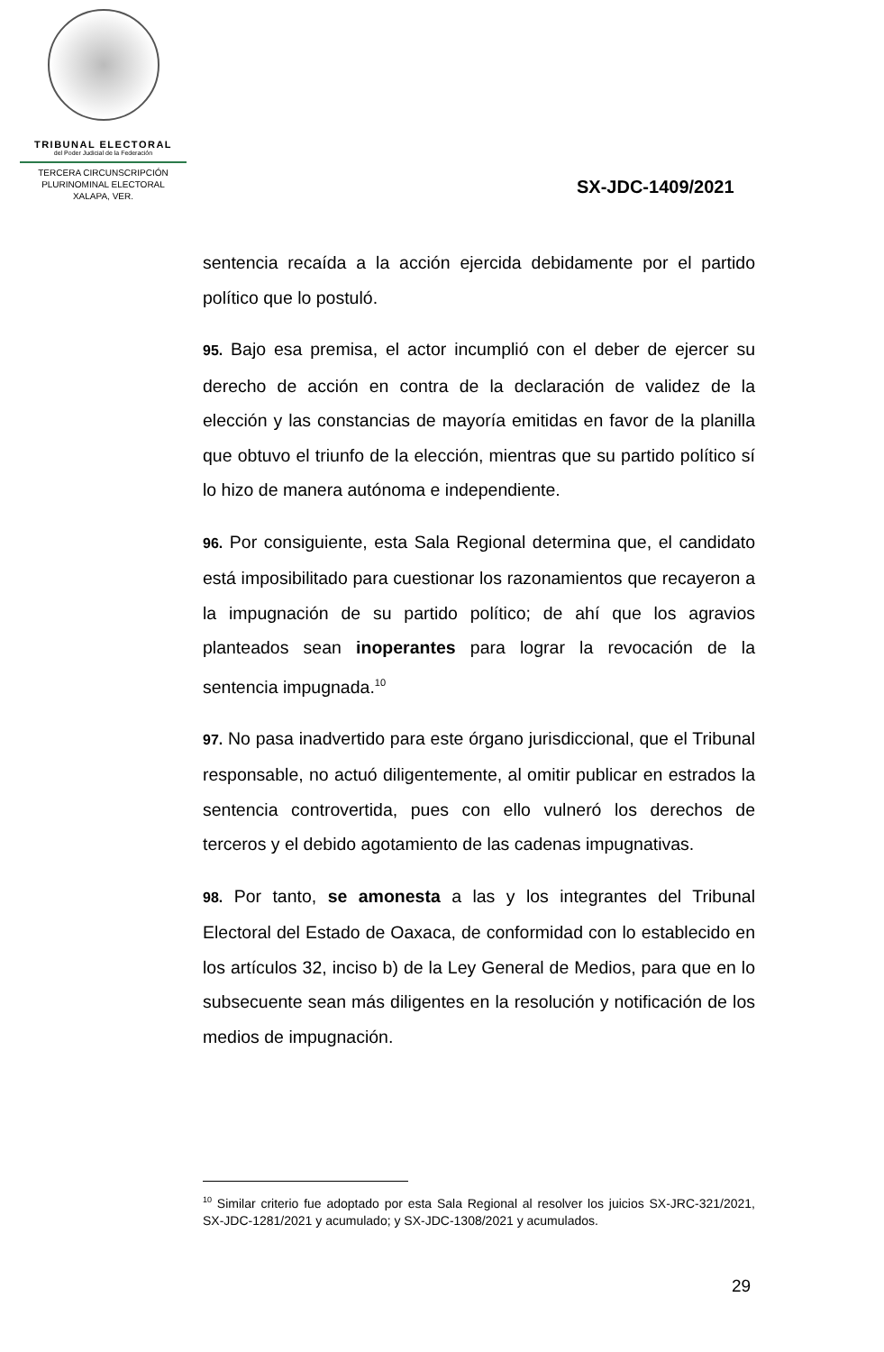TRIBUNAL ELECTORAL
del Poder Judicial de la Federación
TERCERA CIRCUNSCRIPCIÓN
PLURINOMINAL ELECTORAL
XALAPA, VER.
SX-JDC-1409/2021
sentencia recaída a la acción ejercida debidamente por el partido político que lo postuló.
95. Bajo esa premisa, el actor incumplió con el deber de ejercer su derecho de acción en contra de la declaración de validez de la elección y las constancias de mayoría emitidas en favor de la planilla que obtuvo el triunfo de la elección, mientras que su partido político sí lo hizo de manera autónoma e independiente.
96. Por consiguiente, esta Sala Regional determina que, el candidato está imposibilitado para cuestionar los razonamientos que recayeron a la impugnación de su partido político; de ahí que los agravios planteados sean inoperantes para lograr la revocación de la sentencia impugnada.<sup>10</sup>
97. No pasa inadvertido para este órgano jurisdiccional, que el Tribunal responsable, no actuó diligentemente, al omitir publicar en estrados la sentencia controvertida, pues con ello vulneró los derechos de terceros y el debido agotamiento de las cadenas impugnativas.
98. Por tanto, se amonesta a las y los integrantes del Tribunal Electoral del Estado de Oaxaca, de conformidad con lo establecido en los artículos 32, inciso b) de la Ley General de Medios, para que en lo subsecuente sean más diligentes en la resolución y notificación de los medios de impugnación.
<sup>10</sup> Similar criterio fue adoptado por esta Sala Regional al resolver los juicios SX-JRC-321/2021, SX-JDC-1281/2021 y acumulado; y SX-JDC-1308/2021 y acumulados.
29